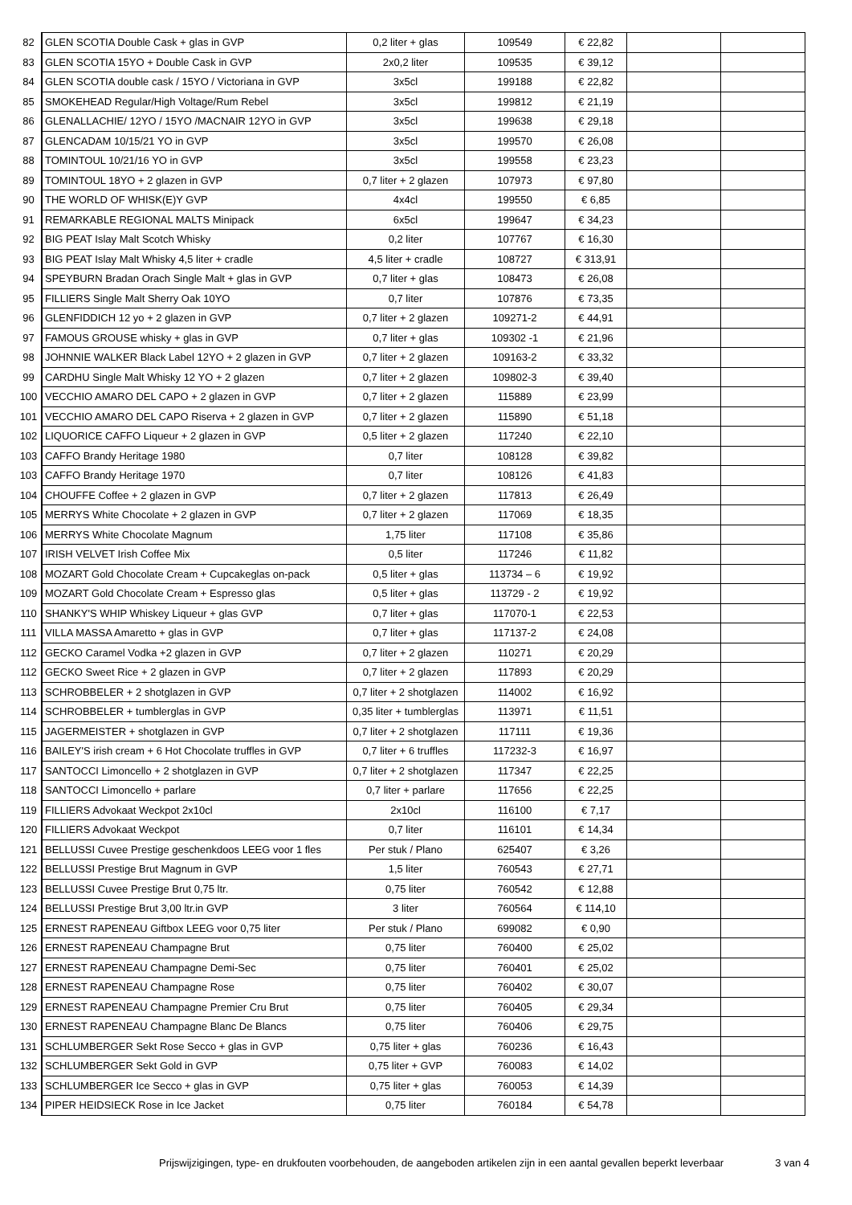| 82 | GLEN SCOTIA Double Cask + glas in GVP | 0,2 liter + glas | 109549 | € 22,82 | | |
| 83 | GLEN SCOTIA 15YO + Double Cask in GVP | 2x0,2 liter | 109535 | € 39,12 | | |
| 84 | GLEN SCOTIA double cask / 15YO / Victoriana in GVP | 3x5cl | 199188 | € 22,82 | | |
| 85 | SMOKEHEAD Regular/High Voltage/Rum Rebel | 3x5cl | 199812 | € 21,19 | | |
| 86 | GLENALLACHIE/ 12YO / 15YO /MACNAIR 12YO in GVP | 3x5cl | 199638 | € 29,18 | | |
| 87 | GLENCADAM 10/15/21 YO in GVP | 3x5cl | 199570 | € 26,08 | | |
| 88 | TOMINTOUL 10/21/16 YO in GVP | 3x5cl | 199558 | € 23,23 | | |
| 89 | TOMINTOUL 18YO + 2 glazen in GVP | 0,7 liter + 2 glazen | 107973 | € 97,80 | | |
| 90 | THE WORLD OF WHISK(E)Y GVP | 4x4cl | 199550 | € 6,85 | | |
| 91 | REMARKABLE REGIONAL MALTS Minipack | 6x5cl | 199647 | € 34,23 | | |
| 92 | BIG PEAT Islay Malt Scotch Whisky | 0,2 liter | 107767 | € 16,30 | | |
| 93 | BIG PEAT Islay Malt Whisky 4,5 liter + cradle | 4,5 liter + cradle | 108727 | € 313,91 | | |
| 94 | SPEYBURN Bradan Orach Single Malt + glas in GVP | 0,7 liter + glas | 108473 | € 26,08 | | |
| 95 | FILLIERS Single Malt Sherry Oak 10YO | 0,7 liter | 107876 | € 73,35 | | |
| 96 | GLENFIDDICH 12 yo + 2 glazen in GVP | 0,7 liter + 2 glazen | 109271-2 | € 44,91 | | |
| 97 | FAMOUS GROUSE whisky + glas in GVP | 0,7 liter + glas | 109302 -1 | € 21,96 | | |
| 98 | JOHNNIE WALKER Black Label 12YO + 2 glazen in GVP | 0,7 liter + 2 glazen | 109163-2 | € 33,32 | | |
| 99 | CARDHU Single Malt Whisky 12 YO + 2 glazen | 0,7 liter + 2 glazen | 109802-3 | € 39,40 | | |
| 100 | VECCHIO AMARO DEL CAPO + 2 glazen in GVP | 0,7 liter + 2 glazen | 115889 | € 23,99 | | |
| 101 | VECCHIO AMARO DEL CAPO Riserva + 2 glazen in GVP | 0,7 liter + 2 glazen | 115890 | € 51,18 | | |
| 102 | LIQUORICE CAFFO Liqueur + 2 glazen in GVP | 0,5 liter + 2 glazen | 117240 | € 22,10 | | |
| 103 | CAFFO Brandy Heritage 1980 | 0,7 liter | 108128 | € 39,82 | | |
| 103 | CAFFO Brandy Heritage 1970 | 0,7 liter | 108126 | € 41,83 | | |
| 104 | CHOUFFE Coffee + 2 glazen in GVP | 0,7 liter + 2 glazen | 117813 | € 26,49 | | |
| 105 | MERRYS White Chocolate + 2 glazen in GVP | 0,7 liter + 2 glazen | 117069 | € 18,35 | | |
| 106 | MERRYS White Chocolate Magnum | 1,75 liter | 117108 | € 35,86 | | |
| 107 | IRISH VELVET Irish Coffee Mix | 0,5 liter | 117246 | € 11,82 | | |
| 108 | MOZART Gold Chocolate Cream + Cupcakeglas on-pack | 0,5 liter + glas | 113734 – 6 | € 19,92 | | |
| 109 | MOZART Gold Chocolate Cream + Espresso glas | 0,5 liter + glas | 113729 - 2 | € 19,92 | | |
| 110 | SHANKY'S WHIP Whiskey Liqueur + glas GVP | 0,7 liter + glas | 117070-1 | € 22,53 | | |
| 111 | VILLA MASSA Amaretto + glas in GVP | 0,7 liter + glas | 117137-2 | € 24,08 | | |
| 112 | GECKO Caramel Vodka +2 glazen in GVP | 0,7 liter + 2 glazen | 110271 | € 20,29 | | |
| 112 | GECKO Sweet Rice + 2 glazen in GVP | 0,7 liter + 2 glazen | 117893 | € 20,29 | | |
| 113 | SCHROBBELER + 2 shotglazen in GVP | 0,7 liter + 2 shotglazen | 114002 | € 16,92 | | |
| 114 | SCHROBBELER + tumblerglas in GVP | 0,35 liter + tumblerglas | 113971 | € 11,51 | | |
| 115 | JAGERMEISTER + shotglazen in GVP | 0,7 liter + 2 shotglazen | 117111 | € 19,36 | | |
| 116 | BAILEY'S irish cream + 6 Hot Chocolate truffles in GVP | 0,7 liter + 6 truffles | 117232-3 | € 16,97 | | |
| 117 | SANTOCCI Limoncello + 2 shotglazen in GVP | 0,7 liter + 2 shotglazen | 117347 | € 22,25 | | |
| 118 | SANTOCCI Limoncello + parlare | 0,7 liter + parlare | 117656 | € 22,25 | | |
| 119 | FILLIERS Advokaat Weckpot 2x10cl | 2x10cl | 116100 | € 7,17 | | |
| 120 | FILLIERS Advokaat Weckpot | 0,7 liter | 116101 | € 14,34 | | |
| 121 | BELLUSSI Cuvee Prestige geschenkdoos LEEG voor 1 fles | Per stuk / Plano | 625407 | € 3,26 | | |
| 122 | BELLUSSI Prestige Brut Magnum in GVP | 1,5 liter | 760543 | € 27,71 | | |
| 123 | BELLUSSI Cuvee Prestige Brut 0,75 ltr. | 0,75 liter | 760542 | € 12,88 | | |
| 124 | BELLUSSI Prestige Brut 3,00 ltr.in GVP | 3 liter | 760564 | € 114,10 | | |
| 125 | ERNEST RAPENEAU Giftbox LEEG voor 0,75 liter | Per stuk / Plano | 699082 | € 0,90 | | |
| 126 | ERNEST RAPENEAU Champagne Brut | 0,75 liter | 760400 | € 25,02 | | |
| 127 | ERNEST RAPENEAU Champagne Demi-Sec | 0,75 liter | 760401 | € 25,02 | | |
| 128 | ERNEST RAPENEAU Champagne Rose | 0,75 liter | 760402 | € 30,07 | | |
| 129 | ERNEST RAPENEAU Champagne Premier Cru Brut | 0,75 liter | 760405 | € 29,34 | | |
| 130 | ERNEST RAPENEAU Champagne Blanc De Blancs | 0,75 liter | 760406 | € 29,75 | | |
| 131 | SCHLUMBERGER Sekt Rose Secco + glas in GVP | 0,75 liter + glas | 760236 | € 16,43 | | |
| 132 | SCHLUMBERGER Sekt Gold in GVP | 0,75 liter + GVP | 760083 | € 14,02 | | |
| 133 | SCHLUMBERGER Ice Secco + glas in GVP | 0,75 liter + glas | 760053 | € 14,39 | | |
| 134 | PIPER HEIDSIECK Rose in Ice Jacket | 0,75 liter | 760184 | € 54,78 | | |
Prijswijzigingen, type- en drukfouten voorbehouden, de aangeboden artikelen zijn in een aantal gevallen beperkt leverbaar 3 van 4